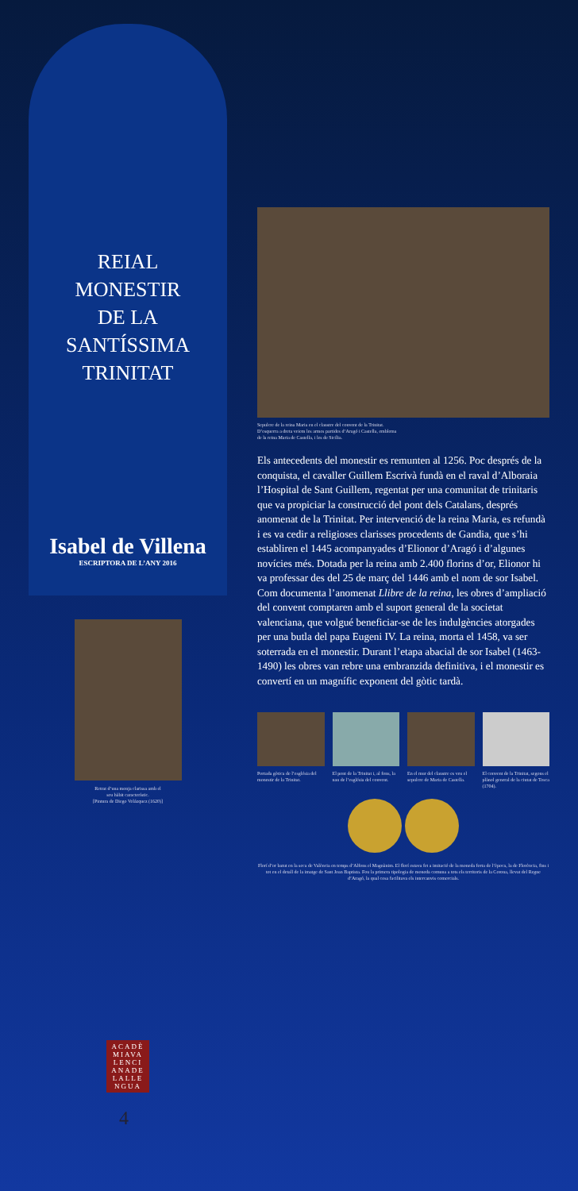REIAL
MONESTIR
DE LA
SANTÍSSIMA
TRINITAT
Isabel de Villena
ESCRIPTORA DE L’ANY 2016
Retrat d’una monja clarissa amb el
seu hàbit característic.
[Pintura de Diego Velázquez (1620)]
Sepulcre de la reina Maria en el claustre del convent de la Trinitat.
D’esquerra a dreta veiem les armes partides d’Aragó i Castella, emblema
de la reina Maria de Castella, i les de Sicília.
Els antecedents del monestir es remunten al 1256. Poc després de la conquista, el cavaller Guillem Escrivà fundà en el raval d’Alboraia l’Hospital de Sant Guillem, regentat per una comunitat de trinitaris que va propiciar la construcció del pont dels Catalans, després anomenat de la Trinitat. Per intervenció de la reina Maria, es refundà i es va cedir a religioses clarisses procedents de Gandia, que s’hi establiren el 1445 acompanyades d’Elionor d’Aragó i d’algunes novícies més. Dotada per la reina amb 2.400 florins d’or, Elionor hi va professar des del 25 de març del 1446 amb el nom de sor Isabel. Com documenta l’anomenat Llibre de la reina, les obres d’ampliació del convent comptaren amb el suport general de la societat valenciana, que volgué beneficiar-se de les indulgències atorgades per una butla del papa Eugeni IV. La reina, morta el 1458, va ser soterrada en el monestir. Durant l’etapa abacial de sor Isabel (1463-1490) les obres van rebre una embranzida definitiva, i el monestir es convertí en un magnífic exponent del gòtic tardà.
Portada gòtica de l’església del monestir de la Trinitat.
El pont de la Trinitat i, al fons, la nau de l’església del convent.
En el mur del claustre es veu el sepulcre de Maria de Castella.
El convent de la Trinitat, segons el plànol general de la ciutat de Tosca (1704).
Florí d’or batut en la seca de València en temps d’Alfons el Magnànim. El florí estava fet a imitació de la moneda forta de l’època, la de Florència, fins i tot en el detall de la imatge de Sant Joan Baptista. Fou la primera tipologia de moneda comuna a tots els territoris de la Corona, llevat del Regne d’Aragó, la qual cosa facilitava els intercanvis comercials.
ACADÈ
MIAVA
LENCI
ANADE
LALLE
NGUA
4